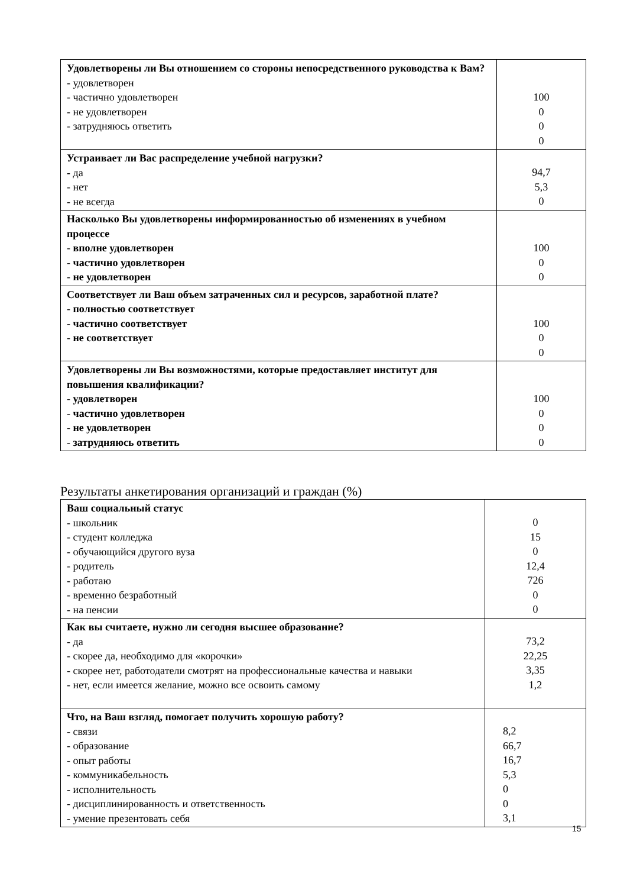| Удовлетворены ли Вы отношением со стороны непосредственного руководства к Вам? - удовлетворен - частично удовлетворен - не удовлетворен - затрудняюсь ответить | 100 0 0 0 |
| Устраивает ли Вас распределение учебной нагрузки? - да - нет - не всегда | 94,7 5,3 0 |
| Насколько Вы удовлетворены информированностью об изменениях в учебном процессе - вполне удовлетворен - частично удовлетворен - не удовлетворен | 100 0 0 |
| Соответствует ли Ваш объем затраченных сил и ресурсов, заработной плате? - полностью соответствует - частично соответствует - не соответствует | 100 0 0 |
| Удовлетворены ли Вы возможностями, которые предоставляет институт для повышения квалификации? - удовлетворен - частично удовлетворен - не удовлетворен - затрудняюсь ответить | 100 0 0 0 |
Результаты анкетирования организаций и граждан (%)
| Ваш социальный статус - школьник - студент колледжа - обучающийся другого вуза - родитель - работаю - временно безработный - на пенсии | 0 15 0 12,4 726 0 0 |
| Как вы считаете, нужно ли сегодня высшее образование? - да - скорее да, необходимо для «корочки» - скорее нет, работодатели смотрят на профессиональные качества и навыки - нет, если имеется желание, можно все освоить самому | 73,2 22,25 3,35 1,2 |
| Что, на Ваш взгляд, помогает получить хорошую работу? - связи - образование - опыт работы - коммуникабельность - исполнительность - дисциплинированность и ответственность - умение презентовать себя | 8,2 66,7 16,7 5,3 0 0 3,1 |
15